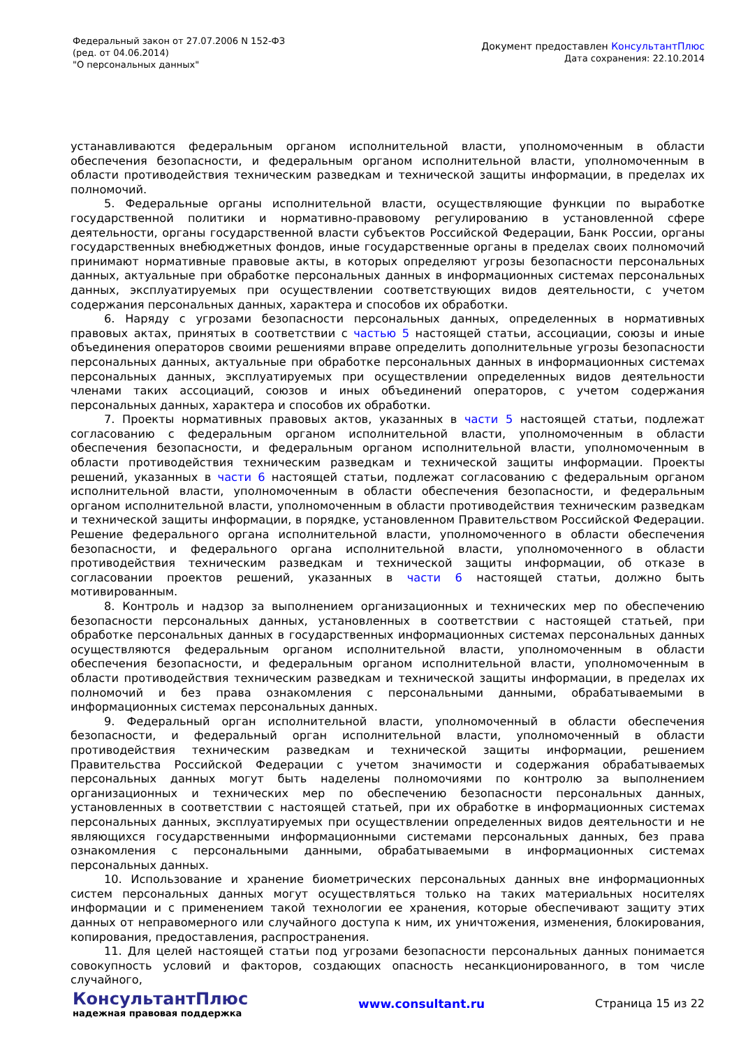Федеральный закон от 27.07.2006 N 152-ФЗ
(ред. от 04.06.2014)
"О персональных данных"
Документ предоставлен КонсультантПлюс
Дата сохранения: 22.10.2014
устанавливаются федеральным органом исполнительной власти, уполномоченным в области обеспечения безопасности, и федеральным органом исполнительной власти, уполномоченным в области противодействия техническим разведкам и технической защиты информации, в пределах их полномочий.
5. Федеральные органы исполнительной власти, осуществляющие функции по выработке государственной политики и нормативно-правовому регулированию в установленной сфере деятельности, органы государственной власти субъектов Российской Федерации, Банк России, органы государственных внебюджетных фондов, иные государственные органы в пределах своих полномочий принимают нормативные правовые акты, в которых определяют угрозы безопасности персональных данных, актуальные при обработке персональных данных в информационных системах персональных данных, эксплуатируемых при осуществлении соответствующих видов деятельности, с учетом содержания персональных данных, характера и способов их обработки.
6. Наряду с угрозами безопасности персональных данных, определенных в нормативных правовых актах, принятых в соответствии с частью 5 настоящей статьи, ассоциации, союзы и иные объединения операторов своими решениями вправе определить дополнительные угрозы безопасности персональных данных, актуальные при обработке персональных данных в информационных системах персональных данных, эксплуатируемых при осуществлении определенных видов деятельности членами таких ассоциаций, союзов и иных объединений операторов, с учетом содержания персональных данных, характера и способов их обработки.
7. Проекты нормативных правовых актов, указанных в части 5 настоящей статьи, подлежат согласованию с федеральным органом исполнительной власти, уполномоченным в области обеспечения безопасности, и федеральным органом исполнительной власти, уполномоченным в области противодействия техническим разведкам и технической защиты информации. Проекты решений, указанных в части 6 настоящей статьи, подлежат согласованию с федеральным органом исполнительной власти, уполномоченным в области обеспечения безопасности, и федеральным органом исполнительной власти, уполномоченным в области противодействия техническим разведкам и технической защиты информации, в порядке, установленном Правительством Российской Федерации. Решение федерального органа исполнительной власти, уполномоченного в области обеспечения безопасности, и федерального органа исполнительной власти, уполномоченного в области противодействия техническим разведкам и технической защиты информации, об отказе в согласовании проектов решений, указанных в части 6 настоящей статьи, должно быть мотивированным.
8. Контроль и надзор за выполнением организационных и технических мер по обеспечению безопасности персональных данных, установленных в соответствии с настоящей статьей, при обработке персональных данных в государственных информационных системах персональных данных осуществляются федеральным органом исполнительной власти, уполномоченным в области обеспечения безопасности, и федеральным органом исполнительной власти, уполномоченным в области противодействия техническим разведкам и технической защиты информации, в пределах их полномочий и без права ознакомления с персональными данными, обрабатываемыми в информационных системах персональных данных.
9. Федеральный орган исполнительной власти, уполномоченный в области обеспечения безопасности, и федеральный орган исполнительной власти, уполномоченный в области противодействия техническим разведкам и технической защиты информации, решением Правительства Российской Федерации с учетом значимости и содержания обрабатываемых персональных данных могут быть наделены полномочиями по контролю за выполнением организационных и технических мер по обеспечению безопасности персональных данных, установленных в соответствии с настоящей статьей, при их обработке в информационных системах персональных данных, эксплуатируемых при осуществлении определенных видов деятельности и не являющихся государственными информационными системами персональных данных, без права ознакомления с персональными данными, обрабатываемыми в информационных системах персональных данных.
10. Использование и хранение биометрических персональных данных вне информационных систем персональных данных могут осуществляться только на таких материальных носителях информации и с применением такой технологии ее хранения, которые обеспечивают защиту этих данных от неправомерного или случайного доступа к ним, их уничтожения, изменения, блокирования, копирования, предоставления, распространения.
11. Для целей настоящей статьи под угрозами безопасности персональных данных понимается совокупность условий и факторов, создающих опасность несанкционированного, в том числе случайного,
КонсультантПлюс
надежная правовая поддержка
www.consultant.ru Страница 15 из 22